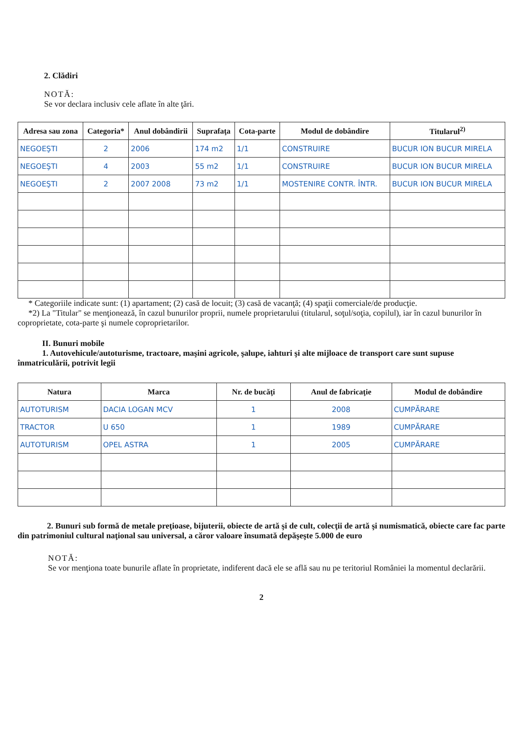2. Clădiri
NOTĂ:
Se vor declara inclusiv cele aflate în alte ţări.
| Adresa sau zona | Categoria* | Anul dobândirii | Suprafaţa | Cota-parte | Modul de dobândire | Titularul<sup>2)</sup> |
| --- | --- | --- | --- | --- | --- | --- |
| NEGOEŞTI | 2 | 2006 | 174 m2 | 1/1 | CONSTRUIRE | BUCUR ION BUCUR MIRELA |
| NEGOEŞTI | 4 | 2003 | 55 m2 | 1/1 | CONSTRUIRE | BUCUR ION BUCUR MIRELA |
| NEGOEŞTI | 2 | 2007 2008 | 73 m2 | 1/1 | MOSTENIRE CONTR. ÎNTR. | BUCUR ION BUCUR MIRELA |
* Categoriile indicate sunt: (1) apartament; (2) casă de locuit; (3) casă de vacanţă; (4) spaţii comerciale/de producţie.
*2) La "Titular" se menţionează, în cazul bunurilor proprii, numele proprietarului (titularul, soţul/soţia, copilul), iar în cazul bunurilor în coproprietate, cota-parte şi numele coproprietarilor.
II. Bunuri mobile
1. Autovehicule/autoturisme, tractoare, maşini agricole, şalupe, iahturi şi alte mijloace de transport care sunt supuse înmatriculării, potrivit legii
| Natura | Marca | Nr. de bucăţi | Anul de fabricaţie | Modul de dobândire |
| --- | --- | --- | --- | --- |
| AUTOTURISM | DACIA LOGAN MCV | 1 | 2008 | CUMPĂRARE |
| TRACTOR | U 650 | 1 | 1989 | CUMPĂRARE |
| AUTOTURISM | OPEL ASTRA | 1 | 2005 | CUMPĂRARE |
2. Bunuri sub formă de metale preţioase, bijuterii, obiecte de artă şi de cult, colecţii de artă şi numismatică, obiecte care fac parte din patrimoniul cultural naţional sau universal, a căror valoare însumată depăşeşte 5.000 de euro
NOTĂ:
Se vor menţiona toate bunurile aflate în proprietate, indiferent dacă ele se află sau nu pe teritoriul României la momentul declarării.
2